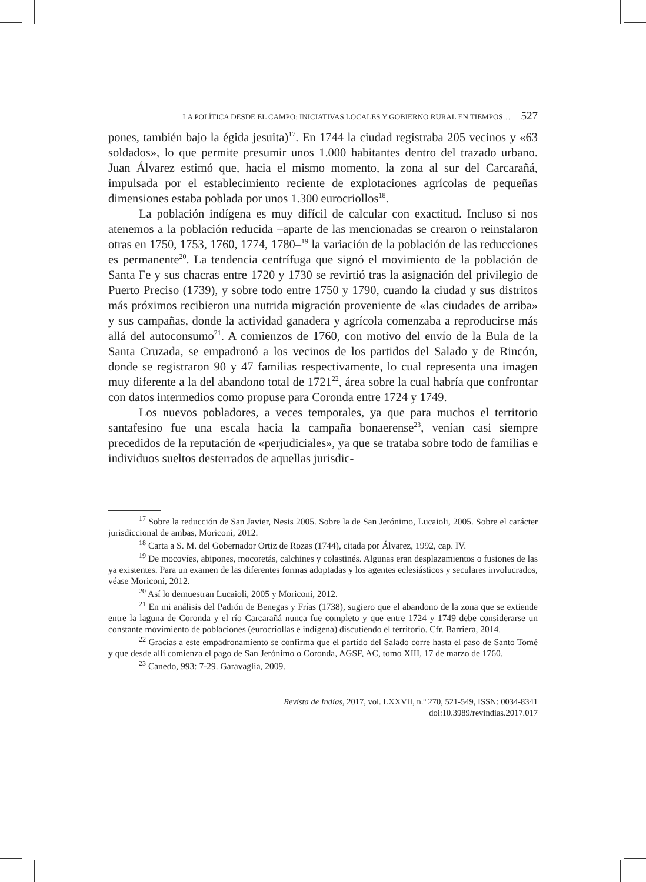LA POLÍTICA DESDE EL CAMPO: INICIATIVAS LOCALES Y GOBIERNO RURAL EN TIEMPOS… 527
pones, también bajo la égida jesuita)<sup>17</sup>. En 1744 la ciudad registraba 205 vecinos y «63 soldados», lo que permite presumir unos 1.000 habitantes dentro del trazado urbano. Juan Álvarez estimó que, hacia el mismo momento, la zona al sur del Carcarañá, impulsada por el establecimiento reciente de explotaciones agrícolas de pequeñas dimensiones estaba poblada por unos 1.300 eurocriollos<sup>18</sup>.
La población indígena es muy difícil de calcular con exactitud. Incluso si nos atenemos a la población reducida –aparte de las mencionadas se crearon o reinstalaron otras en 1750, 1753, 1760, 1774, 1780–<sup>19</sup> la variación de la población de las reducciones es permanente<sup>20</sup>. La tendencia centrífuga que signó el movimiento de la población de Santa Fe y sus chacras entre 1720 y 1730 se revirtió tras la asignación del privilegio de Puerto Preciso (1739), y sobre todo entre 1750 y 1790, cuando la ciudad y sus distritos más próximos recibieron una nutrida migración proveniente de «las ciudades de arriba» y sus campañas, donde la actividad ganadera y agrícola comenzaba a reproducirse más allá del autoconsumo<sup>21</sup>. A comienzos de 1760, con motivo del envío de la Bula de la Santa Cruzada, se empadronó a los vecinos de los partidos del Salado y de Rincón, donde se registraron 90 y 47 familias respectivamente, lo cual representa una imagen muy diferente a la del abandono total de 1721<sup>22</sup>, área sobre la cual habría que confrontar con datos intermedios como propuse para Coronda entre 1724 y 1749.
Los nuevos pobladores, a veces temporales, ya que para muchos el territorio santafesino fue una escala hacia la campaña bonaerense<sup>23</sup>, venían casi siempre precedidos de la reputación de «perjudiciales», ya que se trataba sobre todo de familias e individuos sueltos desterrados de aquellas jurisdic-
<sup>17</sup> Sobre la reducción de San Javier, Nesis 2005. Sobre la de San Jerónimo, Lucaioli, 2005. Sobre el carácter jurisdiccional de ambas, Moriconi, 2012.
<sup>18</sup> Carta a S. M. del Gobernador Ortiz de Rozas (1744), citada por Álvarez, 1992, cap. IV.
<sup>19</sup> De mocovíes, abipones, mocoretás, calchines y colastinés. Algunas eran desplazamientos o fusiones de las ya existentes. Para un examen de las diferentes formas adoptadas y los agentes eclesiásticos y seculares involucrados, véase Moriconi, 2012.
<sup>20</sup> Así lo demuestran Lucaioli, 2005 y Moriconi, 2012.
<sup>21</sup> En mi análisis del Padrón de Benegas y Frías (1738), sugiero que el abandono de la zona que se extiende entre la laguna de Coronda y el río Carcarañá nunca fue completo y que entre 1724 y 1749 debe considerarse un constante movimiento de poblaciones (eurocriollas e indígena) discutiendo el territorio. Cfr. Barriera, 2014.
<sup>22</sup> Gracias a este empadronamiento se confirma que el partido del Salado corre hasta el paso de Santo Tomé y que desde allí comienza el pago de San Jerónimo o Coronda, AGSF, AC, tomo XIII, 17 de marzo de 1760.
<sup>23</sup> Canedo, 993: 7-29. Garavaglia, 2009.
Revista de Indias, 2017, vol. LXXVII, n.º 270, 521-549, ISSN: 0034-8341
doi:10.3989/revindias.2017.017